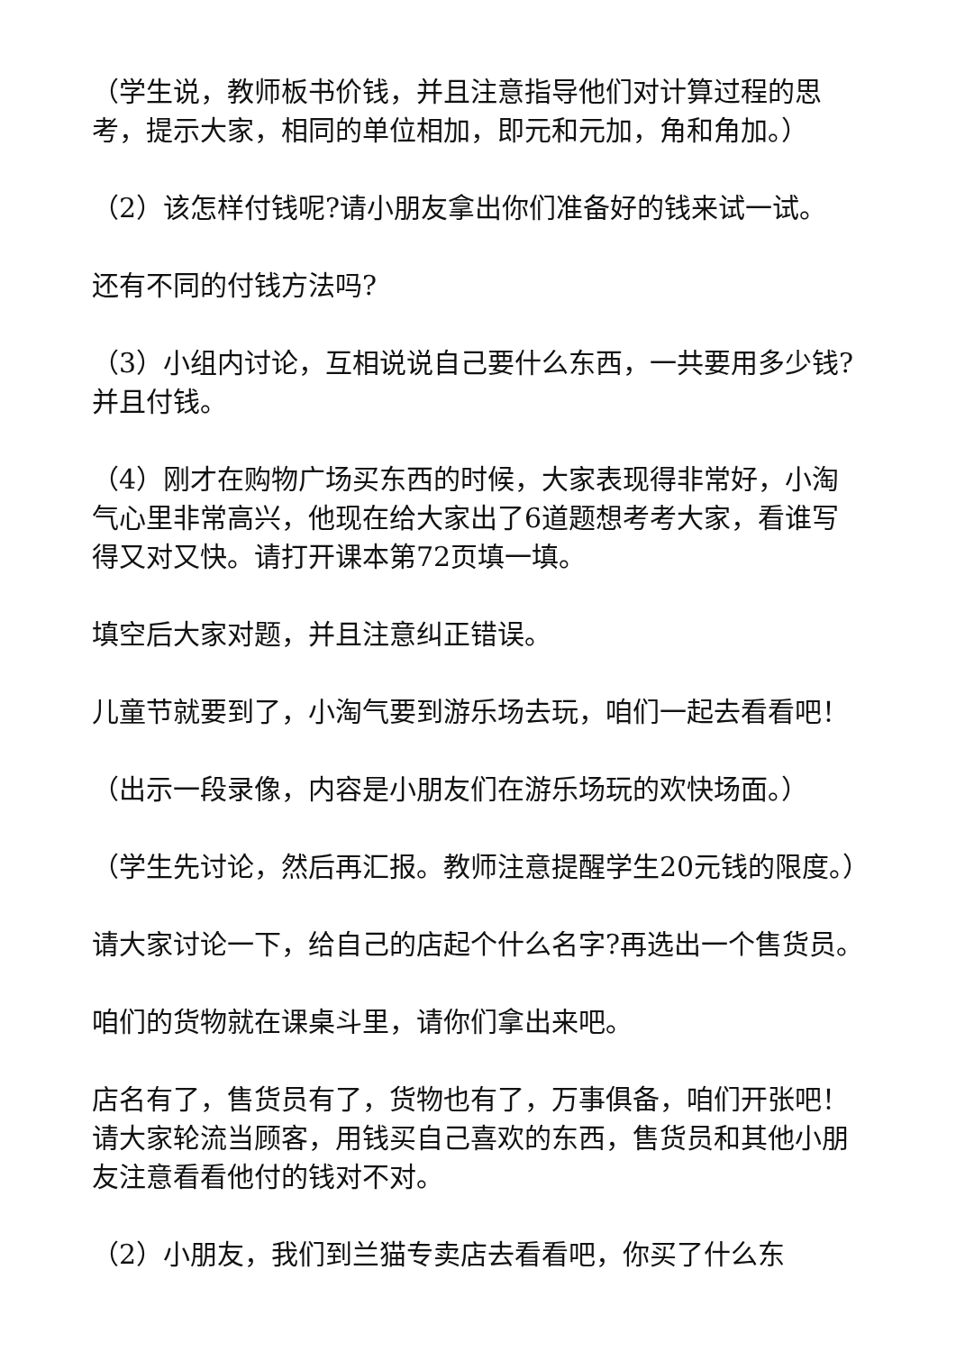（学生说，教师板书价钱，并且注意指导他们对计算过程的思考，提示大家，相同的单位相加，即元和元加，角和角加。）
（2）该怎样付钱呢?请小朋友拿出你们准备好的钱来试一试。
还有不同的付钱方法吗?
（3）小组内讨论，互相说说自己要什么东西，一共要用多少钱?并且付钱。
（4）刚才在购物广场买东西的时候，大家表现得非常好，小淘气心里非常高兴，他现在给大家出了6道题想考考大家，看谁写得又对又快。请打开课本第72页填一填。
填空后大家对题，并且注意纠正错误。
儿童节就要到了，小淘气要到游乐场去玩，咱们一起去看看吧！
（出示一段录像，内容是小朋友们在游乐场玩的欢快场面。）
（学生先讨论，然后再汇报。教师注意提醒学生20元钱的限度。）
请大家讨论一下，给自己的店起个什么名字?再选出一个售货员。
咱们的货物就在课桌斗里，请你们拿出来吧。
店名有了，售货员有了，货物也有了，万事俱备，咱们开张吧！请大家轮流当顾客，用钱买自己喜欢的东西，售货员和其他小朋友注意看看他付的钱对不对。
（2）小朋友，我们到兰猫专卖店去看看吧，你买了什么东